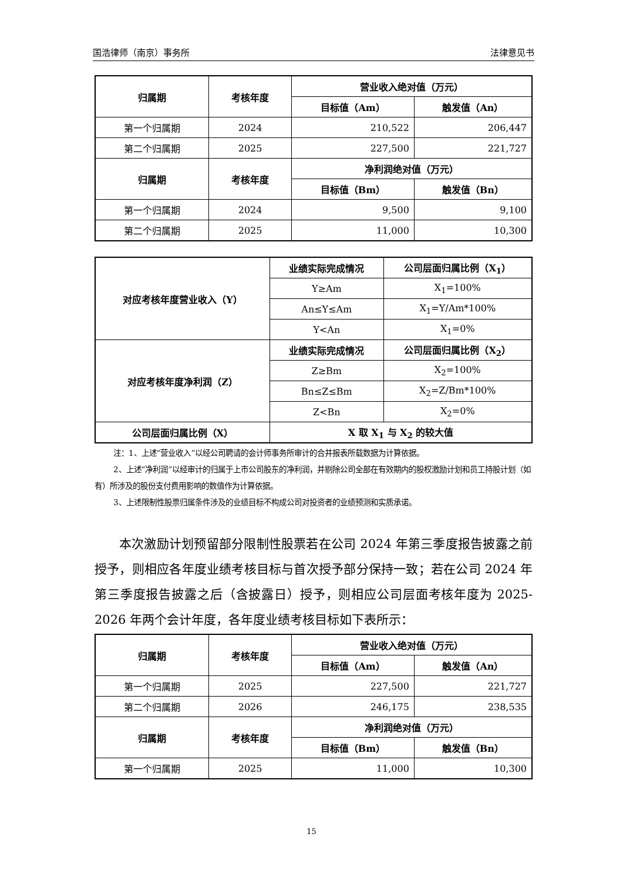国浩律师（南京）事务所 法律意见书
| 归属期 | 考核年度 | 营业收入绝对值（万元） | |
| --- | --- | --- | --- |
| | | 目标值（Am） | 触发值（An） |
| 第一个归属期 | 2024 | 210,522 | 206,447 |
| 第二个归属期 | 2025 | 227,500 | 221,727 |
| 归属期 | 考核年度 | 净利润绝对值（万元） | |
| | | 目标值（Bm） | 触发值（Bn） |
| 第一个归属期 | 2024 | 9,500 | 9,100 |
| 第二个归属期 | 2025 | 11,000 | 10,300 |
| 对应考核年度营业收入（Y） | 业绩实际完成情况 | 公司层面归属比例（X<sub>1</sub>） |
| --- | --- | --- |
| | Y≥Am | X<sub>1</sub>=100% |
| | An≤Y≤Am | X<sub>1</sub>=Y/Am*100% |
| | Y<An | X<sub>1</sub>=0% |
| 对应考核年度净利润（Z） | 业绩实际完成情况 | 公司层面归属比例（X<sub>2</sub>） |
| | Z≥Bm | X<sub>2</sub>=100% |
| | Bn≤Z≤Bm | X<sub>2</sub>=Z/Bm*100% |
| | Z<Bn | X<sub>2</sub>=0% |
| 公司层面归属比例（X） | X 取 X<sub>1</sub> 与 X<sub>2</sub> 的较大值 | |
注：1、上述“营业收入”以经公司聘请的会计师事务所审计的合并报表所载数据为计算依据。
2、上述“净利润”以经审计的归属于上市公司股东的净利润，并剔除公司全部在有效期内的股权激励计划和员工持股计划（如有）所涉及的股份支付费用影响的数值作为计算依据。
3、上述限制性股票归属条件涉及的业绩目标不构成公司对投资者的业绩预测和实质承诺。
本次激励计划预留部分限制性股票若在公司 2024 年第三季度报告披露之前授予，则相应各年度业绩考核目标与首次授予部分保持一致；若在公司 2024 年第三季度报告披露之后（含披露日）授予，则相应公司层面考核年度为 2025-2026 年两个会计年度，各年度业绩考核目标如下表所示：
| 归属期 | 考核年度 | 营业收入绝对值（万元） | |
| --- | --- | --- | --- |
| | | 目标值（Am） | 触发值（An） |
| 第一个归属期 | 2025 | 227,500 | 221,727 |
| 第二个归属期 | 2026 | 246,175 | 238,535 |
| 归属期 | 考核年度 | 净利润绝对值（万元） | |
| | | 目标值（Bm） | 触发值（Bn） |
| 第一个归属期 | 2025 | 11,000 | 10,300 |
15